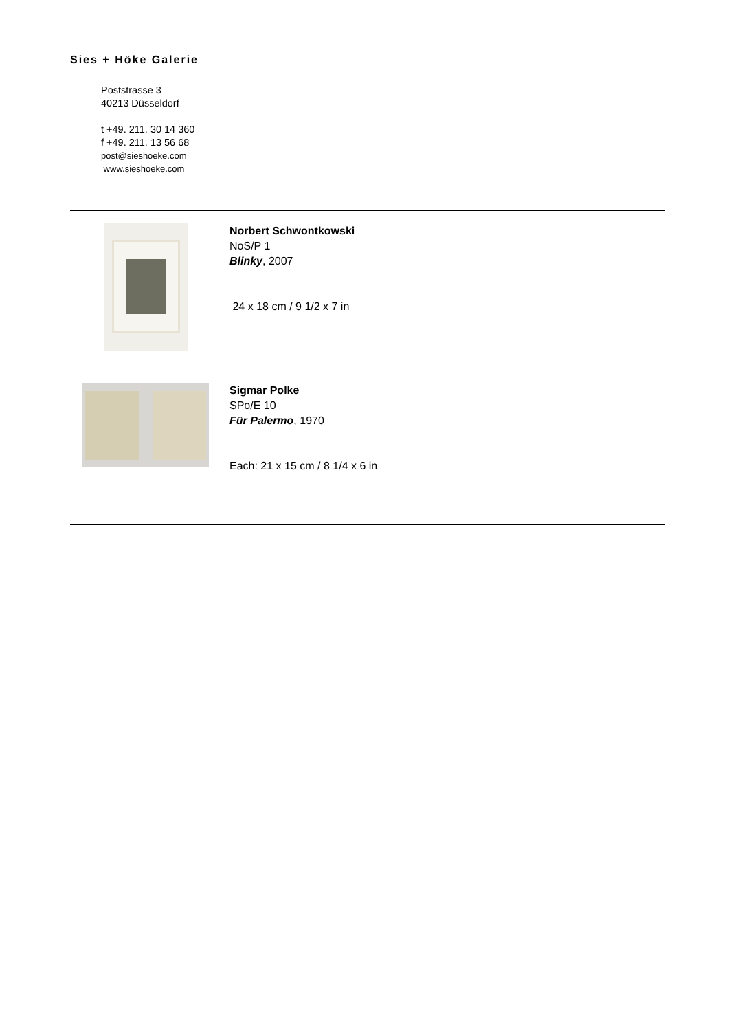Sies + Höke Galerie
Poststrasse 3
40213 Düsseldorf
t +49. 211. 30 14 360
f +49. 211. 13 56 68
post@sieshoeke.com
www.sieshoeke.com
Norbert Schwontkowski
NoS/P 1
Blinky, 2007
24 x 18 cm / 9 1/2 x 7 in
Sigmar Polke
SPo/E 10
Für Palermo, 1970
Each: 21 x 15 cm / 8 1/4 x 6 in